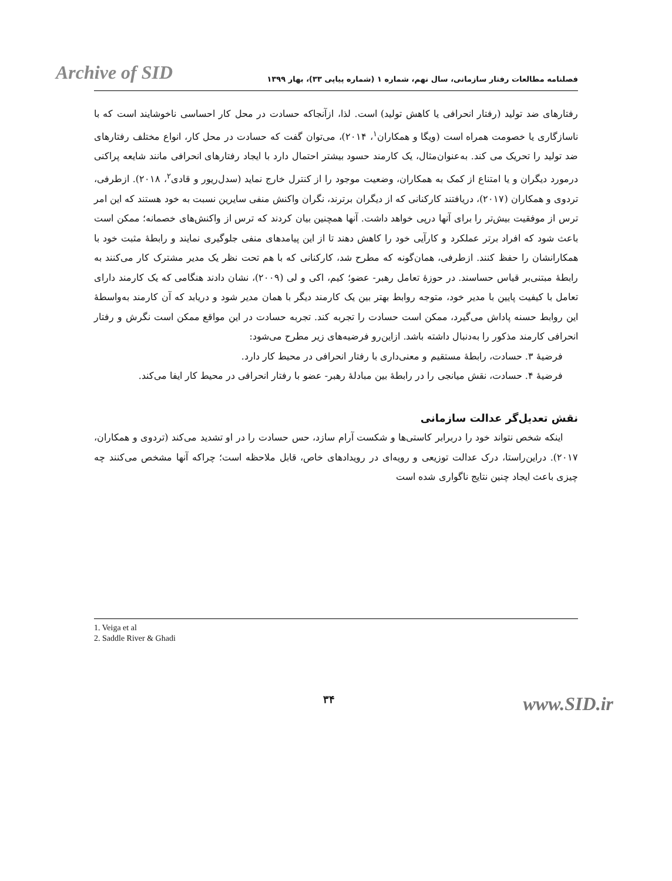Archive of SID فصلنامه مطالعات رفتار سازمانی، سال نهم، شماره ۱ (شماره پیاپی ۳۳)، بهار ۱۳۹۹
رفتارهای ضد تولید (رفتار انحرافی یا کاهش تولید) است. لذا، ازآنجاکه حسادت در محل کار احساسی ناخوشایند است که با ناسازگاری یا خصومت همراه است (ویگا و همکاران<sup>۱</sup>، ۲۰۱۴)، می‌توان گفت که حسادت در محل کار، انواع مختلف رفتارهای ضد تولید را تحریک می کند. به‌عنوان‌مثال، یک کارمند حسود بیشتر احتمال دارد با ایجاد رفتارهای انحرافی مانند شایعه پراکنی درمورد دیگران و یا امتناع از کمک به همکاران، وضعیت موجود را از کنترل خارج نماید (سدل‌ریور و قادی<sup>۲</sup>، ۲۰۱۸). ازطرفی، تردوی و همکاران (۲۰۱۷)، دریافتند کارکنانی که از دیگران برترند، نگران واکنش منفی سایرین نسبت به خود هستند که این امر ترس از موفقیت بیش‌تر را برای آنها درپی خواهد داشت. آنها همچنین بیان کردند که ترس از واکنش‌های خصمانه؛ ممکن است باعث شود که افراد برتر عملکرد و کارآیی خود را کاهش دهند تا از این پیامدهای منفی جلوگیری نمایند و رابطۀ مثبت خود با همکارانشان را حفظ کنند. ازطرفی، همان‌گونه که مطرح شد، کارکنانی که با هم تحت نظر یک مدیر مشترک کار می‌کنند به رابطۀ مبتنی‌بر قیاس حساسند. در حوزۀ تعامل رهبر- عضو؛ کیم، اکی و لی (۲۰۰۹)، نشان دادند هنگامی که یک کارمند دارای تعامل با کیفیت پایین با مدیر خود، متوجه روابط بهتر بین یک کارمند دیگر با همان مدیر شود و دریابد که آن کارمند به‌واسطۀ این روابط حسنه پاداش می‌گیرد، ممکن است حسادت را تجربه کند. تجربه حسادت در این مواقع ممکن است نگرش و رفتار انحرافی کارمند مذکور را به‌دنبال داشته باشد. ازاین‌رو فرضیه‌های زیر مطرح می‌شود:
فرضیۀ ۳. حسادت، رابطۀ مستقیم و معنی‌داری با رفتار انحرافی در محیط کار دارد.
فرضیۀ ۴. حسادت، نقش میانجی را در رابطۀ بین مبادلۀ رهبر- عضو با رفتار انحرافی در محیط کار ایفا می‌کند.
نقش تعدیل‌گر عدالت سازمانی
اینکه شخص نتواند خود را دربرابر کاستی‌ها و شکست آرام سازد، حس حسادت را در او تشدید می‌کند (تردوی و همکاران، ۲۰۱۷). دراین‌راستا، درک عدالت توزیعی و رویه‌ای در رویدادهای خاص، قابل ملاحظه است؛ چراکه آنها مشخص می‌کنند چه چیزی باعث ایجاد چنین نتایج ناگواری شده است
1. Veiga et al
2. Saddle River & Ghadi
۳۴ www.SID.ir